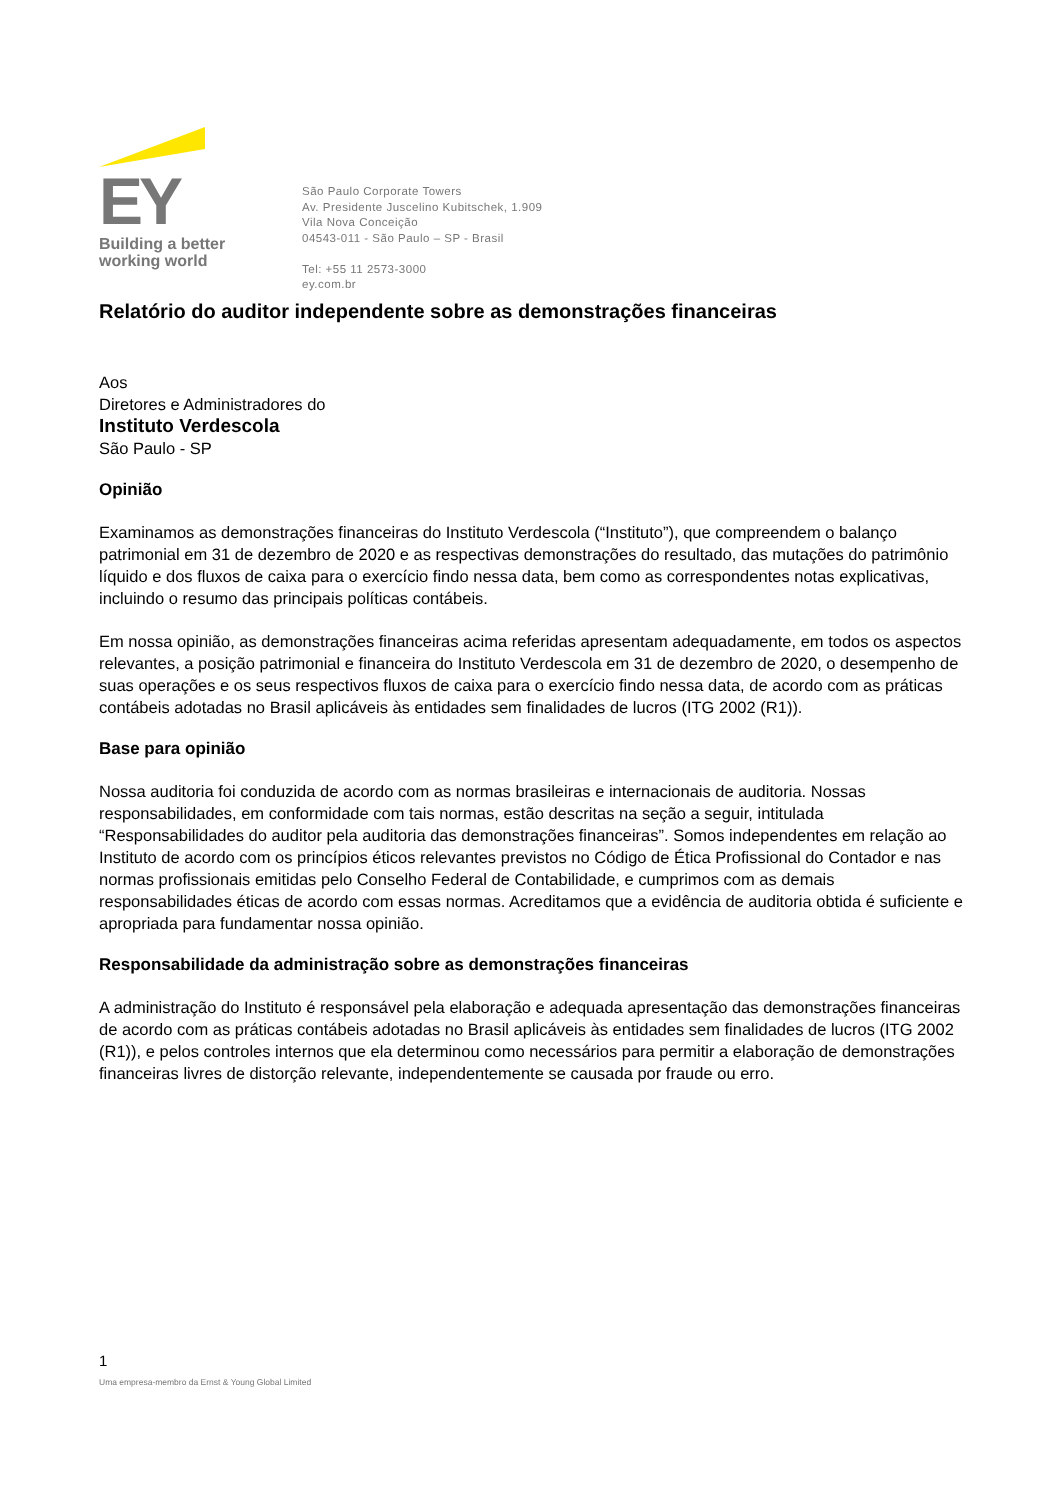EY
Building a better
working world
São Paulo Corporate Towers
Av. Presidente Juscelino Kubitschek, 1.909
Vila Nova Conceição
04543-011 - São Paulo – SP - Brasil
Tel: +55 11 2573-3000
ey.com.br
Relatório do auditor independente sobre as demonstrações financeiras
Aos
Diretores e Administradores do
Instituto Verdescola
São Paulo - SP
Opinião
Examinamos as demonstrações financeiras do Instituto Verdescola (“Instituto”), que compreendem o balanço patrimonial em 31 de dezembro de 2020 e as respectivas demonstrações do resultado, das mutações do patrimônio líquido e dos fluxos de caixa para o exercício findo nessa data, bem como as correspondentes notas explicativas, incluindo o resumo das principais políticas contábeis.
Em nossa opinião, as demonstrações financeiras acima referidas apresentam adequadamente, em todos os aspectos relevantes, a posição patrimonial e financeira do Instituto Verdescola em 31 de dezembro de 2020, o desempenho de suas operações e os seus respectivos fluxos de caixa para o exercício findo nessa data, de acordo com as práticas contábeis adotadas no Brasil aplicáveis às entidades sem finalidades de lucros (ITG 2002 (R1)).
Base para opinião
Nossa auditoria foi conduzida de acordo com as normas brasileiras e internacionais de auditoria. Nossas responsabilidades, em conformidade com tais normas, estão descritas na seção a seguir, intitulada “Responsabilidades do auditor pela auditoria das demonstrações financeiras”. Somos independentes em relação ao Instituto de acordo com os princípios éticos relevantes previstos no Código de Ética Profissional do Contador e nas normas profissionais emitidas pelo Conselho Federal de Contabilidade, e cumprimos com as demais responsabilidades éticas de acordo com essas normas. Acreditamos que a evidência de auditoria obtida é suficiente e apropriada para fundamentar nossa opinião.
Responsabilidade da administração sobre as demonstrações financeiras
A administração do Instituto é responsável pela elaboração e adequada apresentação das demonstrações financeiras de acordo com as práticas contábeis adotadas no Brasil aplicáveis às entidades sem finalidades de lucros (ITG 2002 (R1)), e pelos controles internos que ela determinou como necessários para permitir a elaboração de demonstrações financeiras livres de distorção relevante, independentemente se causada por fraude ou erro.
1
Uma empresa-membro da Ernst & Young Global Limited